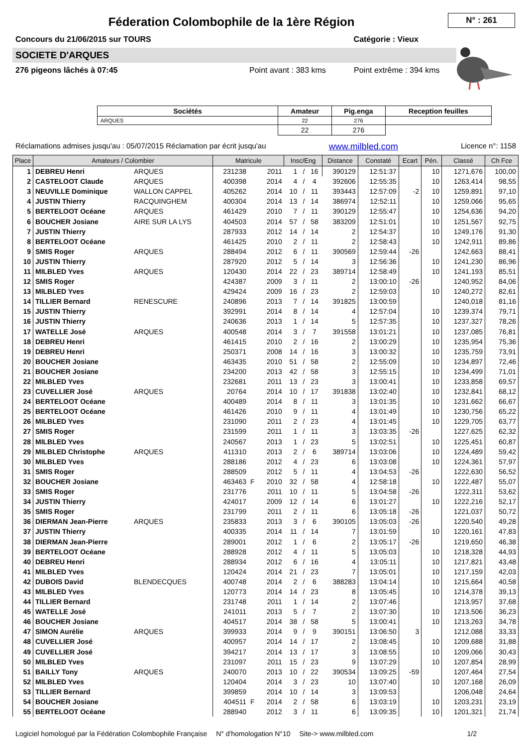Féderation Colombophile de la 1ère Région
N° : 261
Concours du 21/06/2015 sur TOURS Catégorie : Vieux
SOCIETE D'ARQUES
276 pigeons lâchés à 07:45 Point avant : 383 kms Point extrême : 394 kms
| Sociétés | Amateur | Pig.enga | Reception feuilles |
| --- | --- | --- | --- |
| ARQUES | 22 | 276 | |
| | 22 | 276 | |
Réclamations admises jusqu'au : 05/07/2015 Réclamation par écrit jusqu'au www.milbled.com Licence n°: 1158
| Place | Amateurs / Colombier | | Matricule | | | Insc/Eng | | | Distance | Constaté | Ecart | Pén. | Classé | Ch Fce |
| --- | --- | --- | --- | --- | --- | --- | --- | --- | --- | --- | --- | --- | --- | --- |
| 1 | DEBREU Henri | ARQUES | 231238 | | 2011 | 1 | / | 16 | 390129 | 12:51:37 | | 10 | 1271,676 | 100,00 |
| 2 | CASTELOOT Claude | ARQUES | 400398 | | 2014 | 4 | / | 4 | 392606 | 12:55:35 | | 10 | 1263,414 | 98,55 |
| 3 | NEUVILLE Dominique | WALLON CAPPEL | 405262 | | 2014 | 10 | / | 11 | 393443 | 12:57:09 | -2 | 10 | 1259,891 | 97,10 |
| 4 | JUSTIN Thierry | RACQUINGHEM | 400304 | | 2014 | 13 | / | 14 | 386974 | 12:52:11 | | 10 | 1259,066 | 95,65 |
| 5 | BERTELOOT Océane | ARQUES | 461429 | | 2010 | 7 | / | 11 | 390129 | 12:55:47 | | 10 | 1254,636 | 94,20 |
| 6 | BOUCHER Josiane | AIRE SUR LA LYS | 404503 | | 2014 | 57 | / | 58 | 383209 | 12:51:01 | | 10 | 1251,567 | 92,75 |
| 7 | JUSTIN Thierry | | 287933 | | 2012 | 14 | / | 14 | 2 | 12:54:37 | | 10 | 1249,176 | 91,30 |
| 8 | BERTELOOT Océane | | 461425 | | 2010 | 2 | / | 11 | 2 | 12:58:43 | | 10 | 1242,911 | 89,86 |
| 9 | SMIS Roger | ARQUES | 288494 | | 2012 | 6 | / | 11 | 390569 | 12:59:44 | -26 | | 1242,663 | 88,41 |
| 10 | JUSTIN Thierry | | 287920 | | 2012 | 5 | / | 14 | 3 | 12:56:36 | | 10 | 1241,230 | 86,96 |
| 11 | MILBLED Yves | ARQUES | 120430 | | 2014 | 22 | / | 23 | 389714 | 12:58:49 | | 10 | 1241,193 | 85,51 |
| 12 | SMIS Roger | | 424387 | | 2009 | 3 | / | 11 | 2 | 13:00:10 | -26 | | 1240,952 | 84,06 |
| 13 | MILBLED Yves | | 429424 | | 2009 | 16 | / | 23 | 2 | 12:59:03 | | 10 | 1240,272 | 82,61 |
| 14 | TILLIER Bernard | RENESCURE | 240896 | | 2013 | 7 | / | 14 | 391825 | 13:00:59 | | | 1240,018 | 81,16 |
| 15 | JUSTIN Thierry | | 392991 | | 2014 | 8 | / | 14 | 4 | 12:57:04 | | 10 | 1239,374 | 79,71 |
| 16 | JUSTIN Thierry | | 240636 | | 2013 | 1 | / | 14 | 5 | 12:57:35 | | 10 | 1237,327 | 78,26 |
| 17 | WATELLE José | ARQUES | 400548 | | 2014 | 3 | / | 7 | 391558 | 13:01:21 | | 10 | 1237,085 | 76,81 |
| 18 | DEBREU Henri | | 461415 | | 2010 | 2 | / | 16 | 2 | 13:00:29 | | 10 | 1235,954 | 75,36 |
| 19 | DEBREU Henri | | 250371 | | 2008 | 14 | / | 16 | 3 | 13:00:32 | | 10 | 1235,759 | 73,91 |
| 20 | BOUCHER Josiane | | 463435 | | 2010 | 51 | / | 58 | 2 | 12:55:09 | | 10 | 1234,897 | 72,46 |
| 21 | BOUCHER Josiane | | 234200 | | 2013 | 42 | / | 58 | 3 | 12:55:15 | | 10 | 1234,499 | 71,01 |
| 22 | MILBLED Yves | | 232681 | | 2011 | 13 | / | 23 | 3 | 13:00:41 | | 10 | 1233,858 | 69,57 |
| 23 | CUVELLIER José | ARQUES | 20764 | | 2014 | 10 | / | 17 | 391838 | 13:02:40 | | 10 | 1232,841 | 68,12 |
| 24 | BERTELOOT Océane | | 400489 | | 2014 | 8 | / | 11 | 3 | 13:01:35 | | 10 | 1231,662 | 66,67 |
| 25 | BERTELOOT Océane | | 461426 | | 2010 | 9 | / | 11 | 4 | 13:01:49 | | 10 | 1230,756 | 65,22 |
| 26 | MILBLED Yves | | 231090 | | 2011 | 2 | / | 23 | 4 | 13:01:45 | | 10 | 1229,705 | 63,77 |
| 27 | SMIS Roger | | 231599 | | 2011 | 1 | / | 11 | 3 | 13:03:35 | -26 | | 1227,625 | 62,32 |
| 28 | MILBLED Yves | | 240567 | | 2013 | 1 | / | 23 | 5 | 13:02:51 | | 10 | 1225,451 | 60,87 |
| 29 | MILBLED Christophe | ARQUES | 411310 | | 2013 | 2 | / | 6 | 389714 | 13:03:06 | | 10 | 1224,489 | 59,42 |
| 30 | MILBLED Yves | | 288186 | | 2012 | 4 | / | 23 | 6 | 13:03:08 | | 10 | 1224,361 | 57,97 |
| 31 | SMIS Roger | | 288509 | | 2012 | 5 | / | 11 | 4 | 13:04:53 | -26 | | 1222,630 | 56,52 |
| 32 | BOUCHER Josiane | | 463463 | F | 2010 | 32 | / | 58 | 4 | 12:58:18 | | 10 | 1222,487 | 55,07 |
| 33 | SMIS Roger | | 231776 | | 2011 | 10 | / | 11 | 5 | 13:04:58 | -26 | | 1222,311 | 53,62 |
| 34 | JUSTIN Thierry | | 424017 | | 2009 | 12 | / | 14 | 6 | 13:01:27 | | 10 | 1222,216 | 52,17 |
| 35 | SMIS Roger | | 231799 | | 2011 | 2 | / | 11 | 6 | 13:05:18 | -26 | | 1221,037 | 50,72 |
| 36 | DIERMAN Jean-Pierre | ARQUES | 235833 | | 2013 | 3 | / | 6 | 390105 | 13:05:03 | -26 | | 1220,540 | 49,28 |
| 37 | JUSTIN Thierry | | 400335 | | 2014 | 11 | / | 14 | 7 | 13:01:59 | | 10 | 1220,161 | 47,83 |
| 38 | DIERMAN Jean-Pierre | | 289001 | | 2012 | 1 | / | 6 | 2 | 13:05:17 | -26 | | 1219,650 | 46,38 |
| 39 | BERTELOOT Océane | | 288928 | | 2012 | 4 | / | 11 | 5 | 13:05:03 | | 10 | 1218,328 | 44,93 |
| 40 | DEBREU Henri | | 288934 | | 2012 | 6 | / | 16 | 4 | 13:05:11 | | 10 | 1217,821 | 43,48 |
| 41 | MILBLED Yves | | 120424 | | 2014 | 21 | / | 23 | 7 | 13:05:01 | | 10 | 1217,159 | 42,03 |
| 42 | DUBOIS David | BLENDECQUES | 400748 | | 2014 | 2 | / | 6 | 388283 | 13:04:14 | | 10 | 1215,664 | 40,58 |
| 43 | MILBLED Yves | | 120773 | | 2014 | 14 | / | 23 | 8 | 13:05:45 | | 10 | 1214,378 | 39,13 |
| 44 | TILLIER Bernard | | 231748 | | 2011 | 1 | / | 14 | 2 | 13:07:46 | | | 1213,957 | 37,68 |
| 45 | WATELLE José | | 241011 | | 2013 | 5 | / | 7 | 2 | 13:07:30 | | 10 | 1213,506 | 36,23 |
| 46 | BOUCHER Josiane | | 404517 | | 2014 | 38 | / | 58 | 5 | 13:00:41 | | 10 | 1213,263 | 34,78 |
| 47 | SIMON Aurélie | ARQUES | 399933 | | 2014 | 9 | / | 9 | 390151 | 13:06:50 | 3 | | 1212,088 | 33,33 |
| 48 | CUVELLIER José | | 400957 | | 2014 | 14 | / | 17 | 2 | 13:08:45 | | 10 | 1209,688 | 31,88 |
| 49 | CUVELLIER José | | 394217 | | 2014 | 13 | / | 17 | 3 | 13:08:55 | | 10 | 1209,066 | 30,43 |
| 50 | MILBLED Yves | | 231097 | | 2011 | 15 | / | 23 | 9 | 13:07:29 | | 10 | 1207,854 | 28,99 |
| 51 | BAILLY Tony | ARQUES | 240070 | | 2013 | 10 | / | 22 | 390534 | 13:09:25 | -59 | | 1207,464 | 27,54 |
| 52 | MILBLED Yves | | 120404 | | 2014 | 3 | / | 23 | 10 | 13:07:40 | | 10 | 1207,168 | 26,09 |
| 53 | TILLIER Bernard | | 399859 | | 2014 | 10 | / | 14 | 3 | 13:09:53 | | | 1206,048 | 24,64 |
| 54 | BOUCHER Josiane | | 404511 | F | 2014 | 2 | / | 58 | 6 | 13:03:19 | | 10 | 1203,231 | 23,19 |
| 55 | BERTELOOT Océane | | 288940 | | 2012 | 3 | / | 11 | 6 | 13:09:35 | | 10 | 1201,321 | 21,74 |
Logiciel homologué par la Fédération Colombophile Française N° d'homologation N°10 Site-> www.milbled.com 1/2